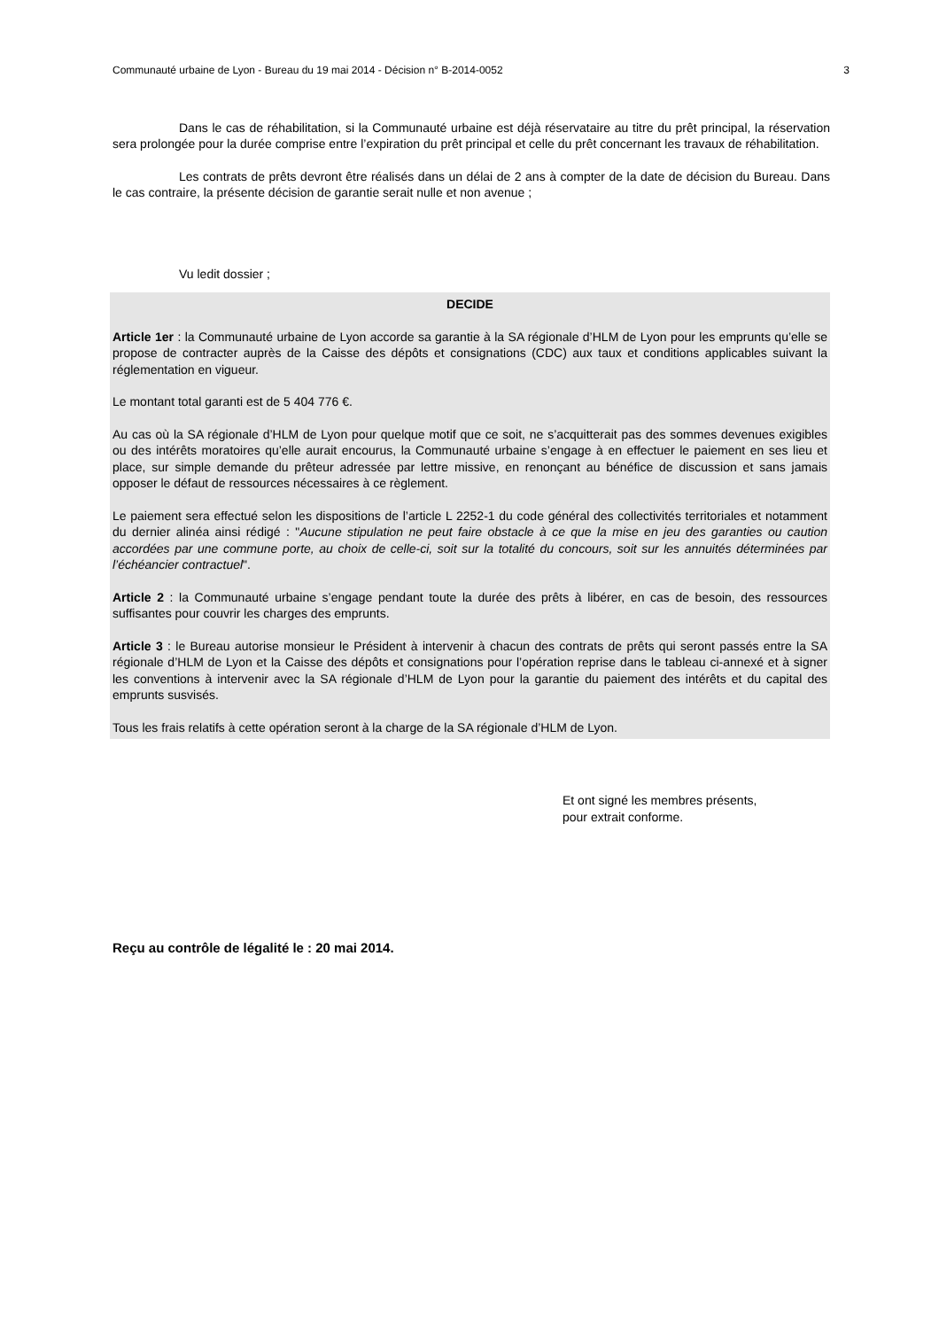Communauté urbaine de Lyon - Bureau du 19 mai 2014 - Décision n° B-2014-0052 3
Dans le cas de réhabilitation, si la Communauté urbaine est déjà réservataire au titre du prêt principal, la réservation sera prolongée pour la durée comprise entre l’expiration du prêt principal et celle du prêt concernant les travaux de réhabilitation.
Les contrats de prêts devront être réalisés dans un délai de 2 ans à compter de la date de décision du Bureau. Dans le cas contraire, la présente décision de garantie serait nulle et non avenue ;
Vu ledit dossier ;
DECIDE
Article 1er : la Communauté urbaine de Lyon accorde sa garantie à la SA régionale d’HLM de Lyon pour les emprunts qu’elle se propose de contracter auprès de la Caisse des dépôts et consignations (CDC) aux taux et conditions applicables suivant la réglementation en vigueur.
Le montant total garanti est de 5 404 776 €.
Au cas où la SA régionale d’HLM de Lyon pour quelque motif que ce soit, ne s’acquitterait pas des sommes devenues exigibles ou des intérêts moratoires qu’elle aurait encourus, la Communauté urbaine s’engage à en effectuer le paiement en ses lieu et place, sur simple demande du prêteur adressée par lettre missive, en renonçant au bénéfice de discussion et sans jamais opposer le défaut de ressources nécessaires à ce règlement.
Le paiement sera effectué selon les dispositions de l’article L 2252-1 du code général des collectivités territoriales et notamment du dernier alinéa ainsi rédigé : "Aucune stipulation ne peut faire obstacle à ce que la mise en jeu des garanties ou caution accordées par une commune porte, au choix de celle-ci, soit sur la totalité du concours, soit sur les annuités déterminées par l’échéancier contractuel".
Article 2 : la Communauté urbaine s’engage pendant toute la durée des prêts à libérer, en cas de besoin, des ressources suffisantes pour couvrir les charges des emprunts.
Article 3 : le Bureau autorise monsieur le Président à intervenir à chacun des contrats de prêts qui seront passés entre la SA régionale d’HLM de Lyon et la Caisse des dépôts et consignations pour l’opération reprise dans le tableau ci-annexé et à signer les conventions à intervenir avec la SA régionale d’HLM de Lyon pour la garantie du paiement des intérêts et du capital des emprunts susvisés.
Tous les frais relatifs à cette opération seront à la charge de la SA régionale d’HLM de Lyon.
Et ont signé les membres présents,
pour extrait conforme.
Reçu au contrôle de légalité le : 20 mai 2014.